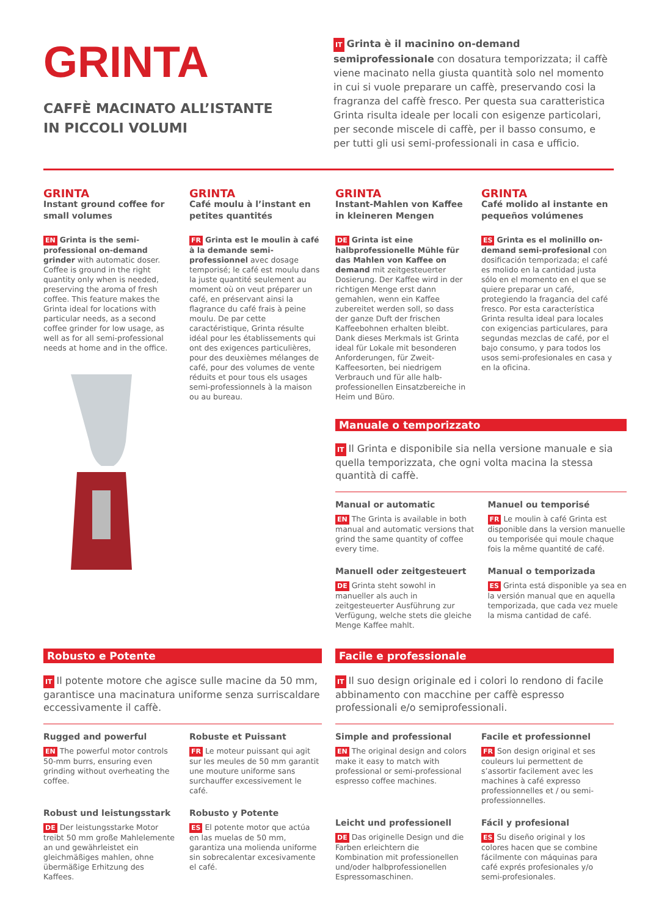GRINTA
CAFFÈ MACINATO ALL’ISTANTE
IN PICCOLI VOLUMI
IT Grinta è il macinino on-demand semiprofessionale con dosatura temporizzata; il caffè viene macinato nella giusta quantità solo nel momento in cui si vuole preparare un caffè, preservando cosi la fragranza del caffè fresco. Per questa sua caratteristica Grinta risulta ideale per locali con esigenze particolari, per seconde miscele di caffè, per il basso consumo, e per tutti gli usi semi-professionali in casa e ufficio.
GRINTA
Instant ground coffee for small volumes
EN Grinta is the semi-professional on-demand grinder with automatic doser. Coffee is ground in the right quantity only when is needed, preserving the aroma of fresh coffee. This feature makes the Grinta ideal for locations with particular needs, as a second coffee grinder for low usage, as well as for all semi-professional needs at home and in the office.
GRINTA
Café moulu à l’instant en petites quantités
FR Grinta est le moulin à café à la demande semi-professionnel avec dosage temporisé; le café est moulu dans la juste quantité seulement au moment où on veut préparer un café, en préservant ainsi la flagrance du café frais à peine moulu. De par cette caractéristique, Grinta résulte idéal pour les établissements qui ont des exigences particulières, pour des deuxièmes mélanges de café, pour des volumes de vente réduits et pour tous els usages semi-professionnels à la maison ou au bureau.
GRINTA
Instant-Mahlen von Kaffee in kleineren Mengen
DE Grinta ist eine halbprofessionelle Mühle für das Mahlen von Kaffee on demand mit zeitgesteuerter Dosierung. Der Kaffee wird in der richtigen Menge erst dann gemahlen, wenn ein Kaffee zubereitet werden soll, so dass der ganze Duft der frischen Kaffeebohnen erhalten bleibt. Dank dieses Merkmals ist Grinta ideal für Lokale mit besonderen Anforderungen, für Zweit-Kaffeesorten, bei niedrigem Verbrauch und für alle halb-professionellen Einsatzbereiche in Heim und Büro.
Manuale o temporizzato
IT Il Grinta e disponibile sia nella versione manuale e sia quella temporizzata, che ogni volta macina la stessa quantità di caffè.
Manual or automatic
EN The Grinta is available in both manual and automatic versions that grind the same quantity of coffee every time.
Manuel ou temporisé
FR Le moulin à café Grinta est disponible dans la version manuelle ou temporisée qui moule chaque fois la même quantité de café.
Manuell oder zeitgesteuert
DE Grinta steht sowohl in manueller als auch in zeitgesteuerter Ausführung zur Verfügung, welche stets die gleiche Menge Kaffee mahlt.
Manual o temporizada
ES Grinta está disponible ya sea en la versión manual que en aquella temporizada, que cada vez muele la misma cantidad de café.
GRINTA
Café molido al instante en pequeños volúmenes
ES Grinta es el molinillo on-demand semi-profesional con dosificación temporizada; el café es molido en la cantidad justa sólo en el momento en el que se quiere preparar un café, protegiendo la fragancia del café fresco. Por esta característica Grinta resulta ideal para locales con exigencias particulares, para segundas mezclas de café, por el bajo consumo, y para todos los usos semi-profesionales en casa y en la oficina.
Robusto e Potente
IT Il potente motore che agisce sulle macine da 50 mm, garantisce una macinatura uniforme senza surriscaldare eccessivamente il caffè.
Rugged and powerful
EN The powerful motor controls 50-mm burrs, ensuring even grinding without overheating the coffee.
Robuste et Puissant
FR Le moteur puissant qui agit sur les meules de 50 mm garantit une mouture uniforme sans surchauffer excessivement le café.
Robust und leistungsstark
DE Der leistungsstarke Motor treibt 50 mm große Mahlelemente an und gewährleistet ein gleichmäßiges mahlen, ohne übermäßige Erhitzung des Kaffees.
Robusto y Potente
ES El potente motor que actúa en las muelas de 50 mm, garantiza una molienda uniforme sin sobrecalentar excesivamente el café.
Facile e professionale
IT Il suo design originale ed i colori lo rendono di facile abbinamento con macchine per caffè espresso professionali e/o semiprofessionali.
Simple and professional
EN The original design and colors make it easy to match with professional or semi-professional espresso coffee machines.
Facile et professionnel
FR Son design original et ses couleurs lui permettent de s’assortir facilement avec les machines à café expresso professionnelles et / ou semi-professionnelles.
Leicht und professionell
DE Das originelle Design und die Farben erleichtern die Kombination mit professionellen und/oder halbprofessionellen Espressomaschinen.
Fácil y profesional
ES Su diseño original y los colores hacen que se combine fácilmente con máquinas para café exprés profesionales y/o semi-profesionales.